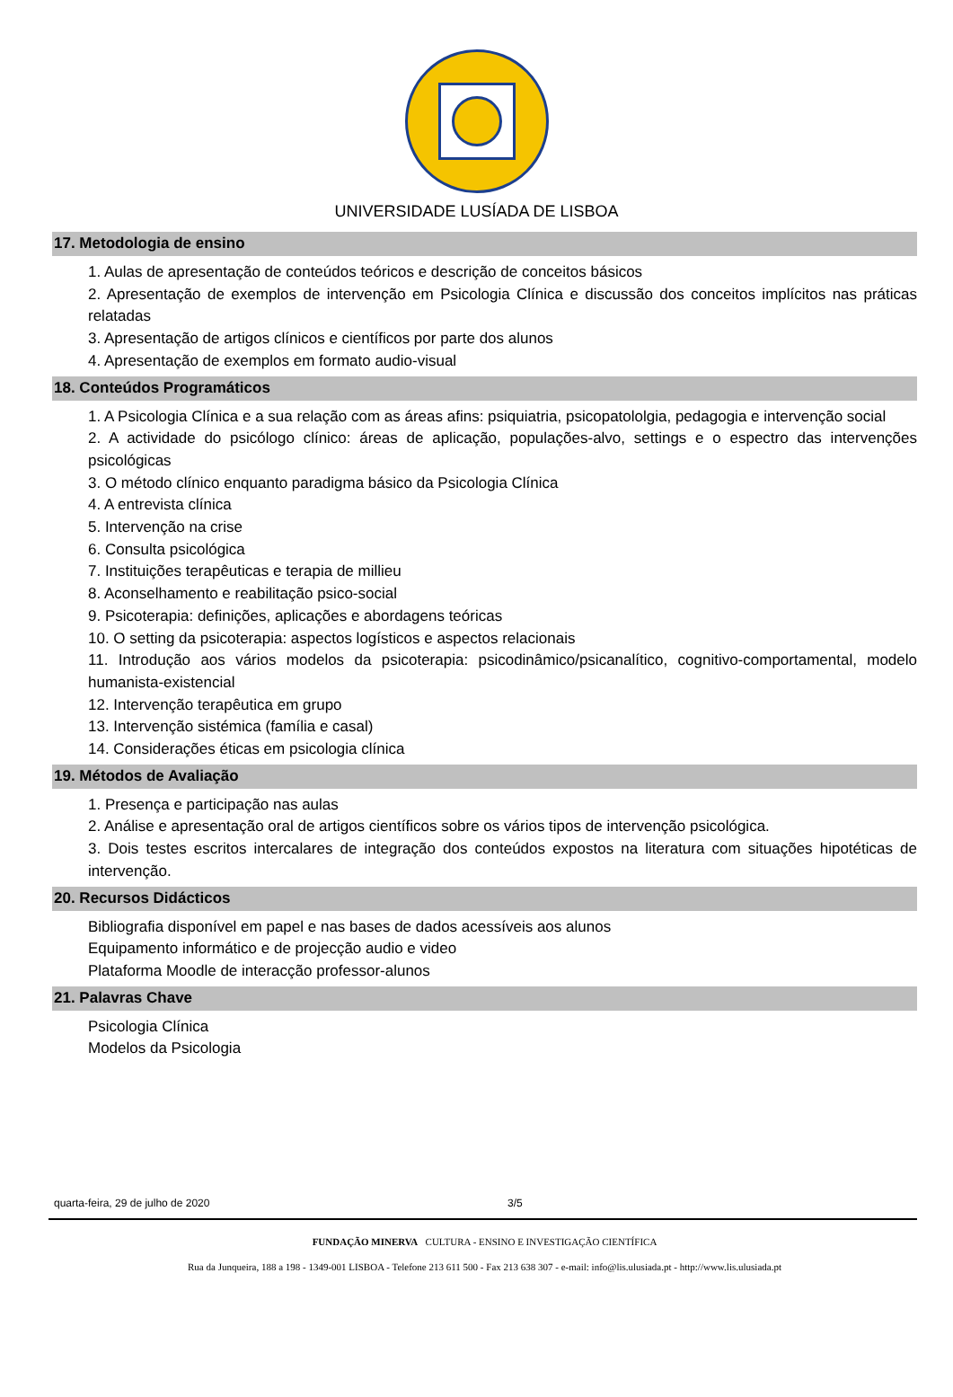UNIVERSIDADE LUSÍADA DE LISBOA
17. Metodologia de ensino
1. Aulas de apresentação de conteúdos teóricos e descrição de conceitos básicos
2. Apresentação de exemplos de intervenção em Psicologia Clínica e discussão dos conceitos implícitos nas práticas relatadas
3. Apresentação de artigos clínicos e científicos por parte dos alunos
4. Apresentação de exemplos em formato audio-visual
18. Conteúdos Programáticos
1. A Psicologia Clínica e a sua relação com as áreas afins: psiquiatria, psicopatololgia, pedagogia e intervenção social
2. A actividade do psicólogo clínico: áreas de aplicação, populações-alvo, settings e o espectro das intervenções psicológicas
3. O método clínico enquanto paradigma básico da Psicologia Clínica
4. A entrevista clínica
5. Intervenção na crise
6. Consulta psicológica
7. Instituições terapêuticas e terapia de millieu
8. Aconselhamento e reabilitação psico-social
9. Psicoterapia: definições, aplicações e abordagens teóricas
10. O setting da psicoterapia: aspectos logísticos e aspectos relacionais
11. Introdução aos vários modelos da psicoterapia: psicodinâmico/psicanalítico, cognitivo-comportamental, modelo humanista-existencial
12. Intervenção terapêutica em grupo
13. Intervenção sistémica (família e casal)
14. Considerações éticas em psicologia clínica
19. Métodos de Avaliação
1. Presença e participação nas aulas
2. Análise e apresentação oral de artigos científicos sobre os vários tipos de intervenção psicológica.
3. Dois testes escritos intercalares de integração dos conteúdos expostos na literatura com situações hipotéticas de intervenção.
20. Recursos Didácticos
Bibliografia disponível em papel e nas bases de dados acessíveis aos alunos
Equipamento informático e de projecção audio e video
Plataforma Moodle de interacção professor-alunos
21. Palavras Chave
Psicologia Clínica
Modelos da Psicologia
quarta-feira, 29 de julho de 2020 3/5
FUNDAÇÃO MINERVA CULTURA - ENSINO E INVESTIGAÇÃO CIENTÍFICA
Rua da Junqueira, 188 a 198 - 1349-001 LISBOA - Telefone 213 611 500 - Fax 213 638 307 - e-mail: info@lis.ulusiada.pt - http://www.lis.ulusiada.pt